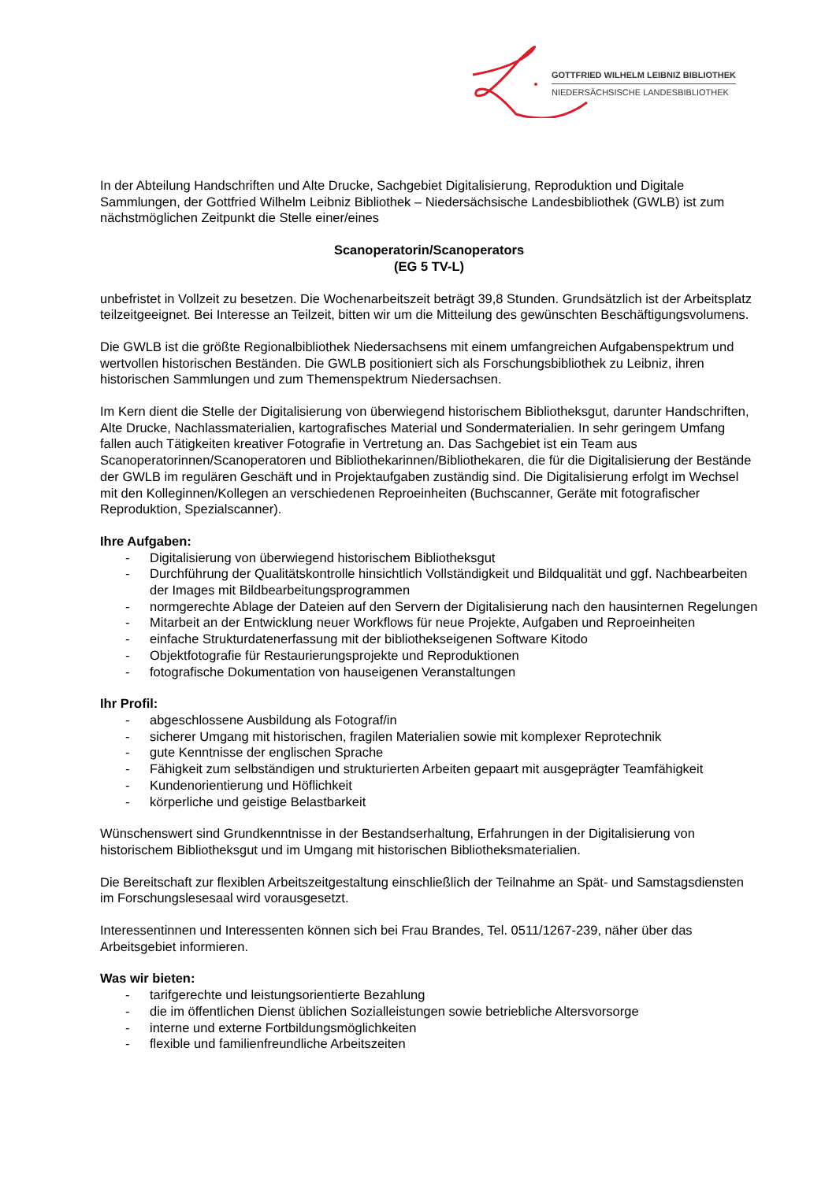GOTTFRIED WILHELM LEIBNIZ BIBLIOTHEK
NIEDERSÄCHSISCHE LANDESBIBLIOTHEK
In der Abteilung Handschriften und Alte Drucke, Sachgebiet Digitalisierung, Reproduktion und Digitale Sammlungen, der Gottfried Wilhelm Leibniz Bibliothek – Niedersächsische Landesbibliothek (GWLB) ist zum nächstmöglichen Zeitpunkt die Stelle einer/eines
Scanoperatorin/Scanoperators
(EG 5 TV-L)
unbefristet in Vollzeit zu besetzen. Die Wochenarbeitszeit beträgt 39,8 Stunden. Grundsätzlich ist der Arbeitsplatz teilzeitgeeignet. Bei Interesse an Teilzeit, bitten wir um die Mitteilung des gewünschten Beschäftigungsvolumens.
Die GWLB ist die größte Regionalbibliothek Niedersachsens mit einem umfangreichen Aufgabenspektrum und wertvollen historischen Beständen. Die GWLB positioniert sich als Forschungsbibliothek zu Leibniz, ihren historischen Sammlungen und zum Themenspektrum Niedersachsen.
Im Kern dient die Stelle der Digitalisierung von überwiegend historischem Bibliotheksgut, darunter Handschriften, Alte Drucke, Nachlassmaterialien, kartografisches Material und Sondermaterialien. In sehr geringem Umfang fallen auch Tätigkeiten kreativer Fotografie in Vertretung an. Das Sachgebiet ist ein Team aus Scanoperatorinnen/Scanoperatoren und Bibliothekarinnen/Bibliothekaren, die für die Digitalisierung der Bestände der GWLB im regulären Geschäft und in Projektaufgaben zuständig sind. Die Digitalisierung erfolgt im Wechsel mit den Kolleginnen/Kollegen an verschiedenen Reproeinheiten (Buchscanner, Geräte mit fotografischer Reproduktion, Spezialscanner).
Ihre Aufgaben:
- Digitalisierung von überwiegend historischem Bibliotheksgut
- Durchführung der Qualitätskontrolle hinsichtlich Vollständigkeit und Bildqualität und ggf. Nachbearbeiten der Images mit Bildbearbeitungsprogrammen
- normgerechte Ablage der Dateien auf den Servern der Digitalisierung nach den hausinternen Regelungen
- Mitarbeit an der Entwicklung neuer Workflows für neue Projekte, Aufgaben und Reproeinheiten
- einfache Strukturdatenerfassung mit der bibliothekseigenen Software Kitodo
- Objektfotografie für Restaurierungsprojekte und Reproduktionen
- fotografische Dokumentation von hauseigenen Veranstaltungen
Ihr Profil:
- abgeschlossene Ausbildung als Fotograf/in
- sicherer Umgang mit historischen, fragilen Materialien sowie mit komplexer Reprotechnik
- gute Kenntnisse der englischen Sprache
- Fähigkeit zum selbständigen und strukturierten Arbeiten gepaart mit ausgeprägter Teamfähigkeit
- Kundenorientierung und Höflichkeit
- körperliche und geistige Belastbarkeit
Wünschenswert sind Grundkenntnisse in der Bestandserhaltung, Erfahrungen in der Digitalisierung von historischem Bibliotheksgut und im Umgang mit historischen Bibliotheksmaterialien.
Die Bereitschaft zur flexiblen Arbeitszeitgestaltung einschließlich der Teilnahme an Spät- und Samstagsdiensten im Forschungslesesaal wird vorausgesetzt.
Interessentinnen und Interessenten können sich bei Frau Brandes, Tel. 0511/1267-239, näher über das Arbeitsgebiet informieren.
Was wir bieten:
- tarifgerechte und leistungsorientierte Bezahlung
- die im öffentlichen Dienst üblichen Sozialleistungen sowie betriebliche Altersvorsorge
- interne und externe Fortbildungsmöglichkeiten
- flexible und familienfreundliche Arbeitszeiten